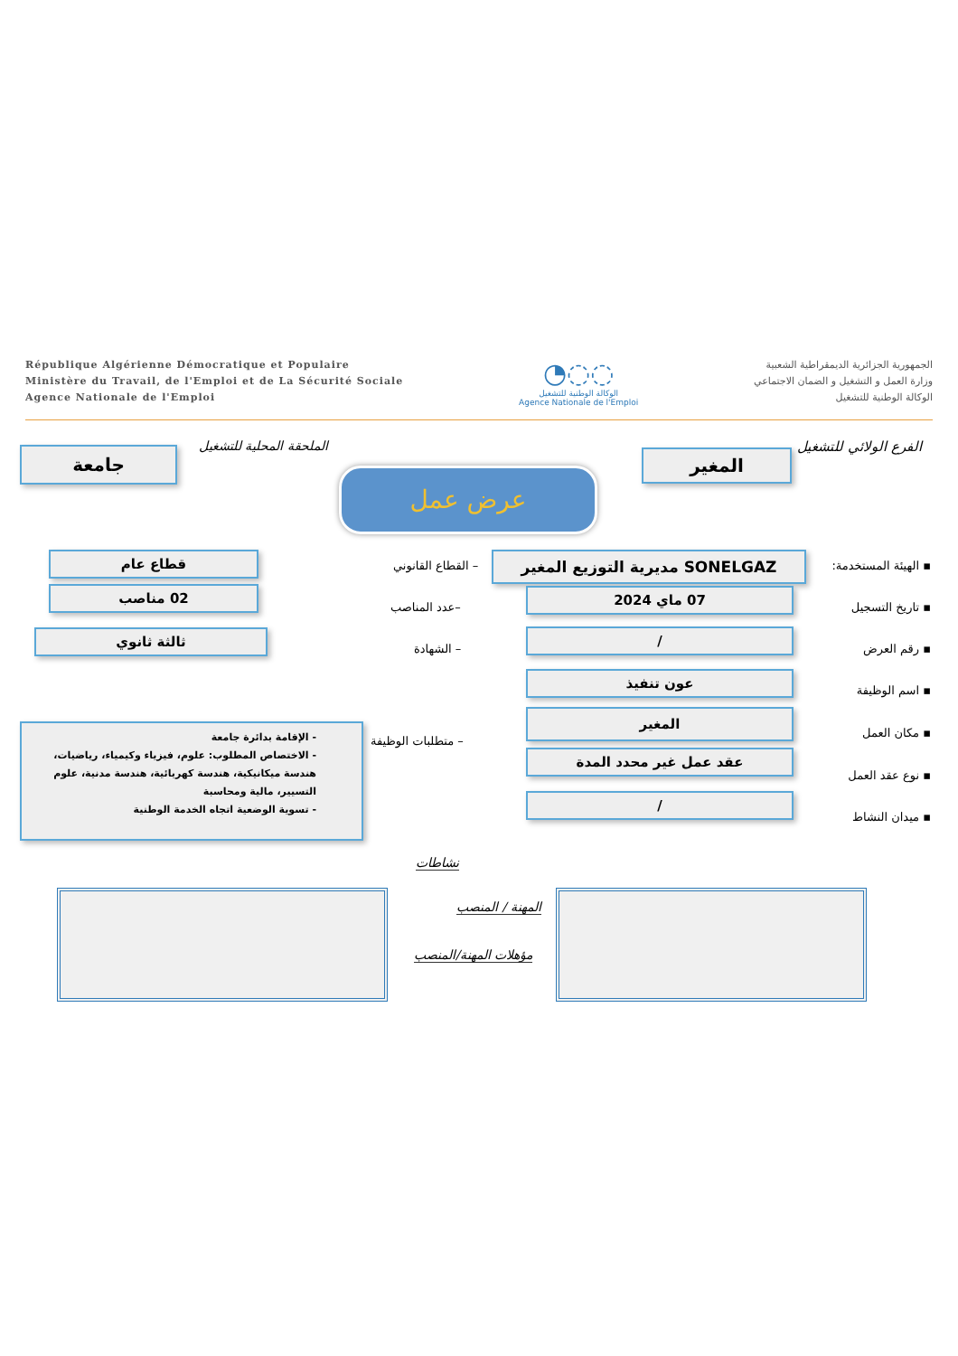République Algérienne Démocratique et Populaire
Ministère du Travail, de l'Emploi et de La Sécurité Sociale
Agence Nationale de l'Emploi
◔◌◌
الوكالة الوطنية للتشغيل
Agence Nationale de l'Emploi
الجمهورية الجزائرية الديمقراطية الشعبية
وزارة العمل و التشغيل و الضمان الاجتماعي
الوكالة الوطنية للتشغيل
الفرع الولائي للتشغيل
المغير
الملحقة المحلية للتشغيل
جامعة
عرض عمل
▪ الهيئة المستخدمة: SONELGAZ مديرية التوزيع المغير
– القطاع القانوني
قطاع عام
▪ تاريخ التسجيل
07 ماي 2024
–عدد المناصب
02 مناصب
▪ رقم العرض
/
– الشهادة
ثالثة ثانوي
▪ اسم الوظيفة
عون تنفيذ
▪ مكان العمل
المغير
– متطلبات الوظيفة
- الإقامة بدائرة جامعة
- الاختصاص المطلوب: علوم، فيزياء وكيمياء، رياضيات، هندسة ميكانيكية، هندسة كهربائية، هندسة مدنية، علوم التسيير، مالية ومحاسبة
- تسوية الوضعية اتجاه الخدمة الوطنية
▪ نوع عقد العمل
عقد عمل غير محدد المدة
▪ ميدان النشاط
/
نشاطات
المهنة / المنصب
مؤهلات المهنة/المنصب